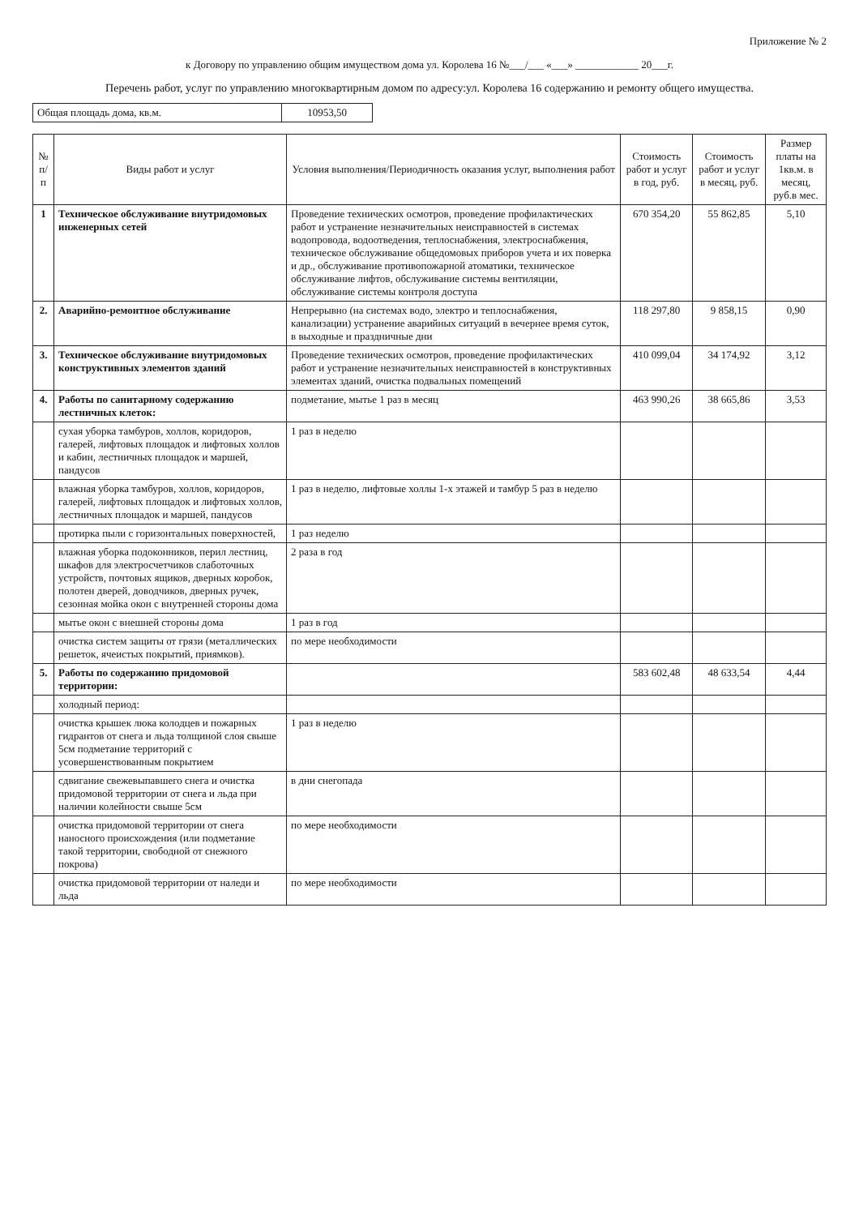Приложение № 2
к Договору по управлению общим имуществом дома ул. Королева 16 №___/___ «___» ____________ 20___г.
Перечень работ, услуг по управлению многоквартирным домом по адресу:ул. Королева 16 содержанию и ремонту общего имущества.
| Общая площадь дома, кв.м. | 10953,50 |
| № п/п | Виды работ и услуг | Условия выполнения/Периодичность оказания услуг, выполнения работ | Стоимость работ и услуг в год, руб. | Стоимость работ и услуг в месяц, руб. | Размер платы на 1кв.м. в месяц, руб.в мес. |
| --- | --- | --- | --- | --- | --- |
| 1 | Техническое обслуживание внутридомовых инженерных сетей | Проведение технических осмотров, проведение профилактических работ и устранение незначительных неисправностей в системах водопровода, водоотведения, теплоснабжения, электроснабжения, техническое обслуживание общедомовых приборов учета и их поверка и др., обслуживание противопожарной атоматики, техническое обслуживание лифтов, обслуживание системы вентиляции, обслуживание системы контроля доступа | 670 354,20 | 55 862,85 | 5,10 |
| 2. | Аварийно-ремонтное обслуживание | Непрерывно (на системах водо, электро и теплоснабжения, канализации) устранение аварийных ситуаций в вечернее время суток, в выходные и праздничные дни | 118 297,80 | 9 858,15 | 0,90 |
| 3. | Техническое обслуживание внутридомовых конструктивных элементов зданий | Проведение технических осмотров, проведение профилактических работ и устранение незначительных неисправностей в конструктивных элементах зданий, очистка подвальных помещений | 410 099,04 | 34 174,92 | 3,12 |
| 4. | Работы по санитарному содержанию лестничных клеток: | подметание, мытье 1 раз в месяц | 463 990,26 | 38 665,86 | 3,53 |
| | сухая уборка тамбуров, холлов, коридоров, галерей, лифтовых площадок и лифтовых холлов и кабин, лестничных площадок и маршей, пандусов | 1 раз в неделю | | | |
| | влажная уборка тамбуров, холлов, коридоров, галерей, лифтовых площадок и лифтовых холлов, лестничных площадок и маршей, пандусов | 1 раз в неделю, лифтовые холлы 1-х этажей и тамбур 5 раз в неделю | | | |
| | протирка пыли с горизонтальных поверхностей, | 1 раз неделю | | | |
| | влажная уборка подоконников, перил лестниц, шкафов для электросчетчиков слаботочных устройств, почтовых ящиков, дверных коробок, полотен дверей, доводчиков, дверных ручек, сезонная мойка окон с внутренней стороны дома | 2 раза в год | | | |
| | мытье окон с внешней стороны дома | 1 раз в год | | | |
| | очистка систем защиты от грязи (металлических решеток, ячеистых покрытий, приямков). | по мере необходимости | | | |
| 5. | Работы по содержанию придомовой территории: | | 583 602,48 | 48 633,54 | 4,44 |
| | холодный период: | | | | |
| | очистка крышек люка колодцев и пожарных гидрантов от снега и льда толщиной слоя свыше 5см подметание территорий с усовершенствованным покрытием | 1 раз в неделю | | | |
| | сдвигание свежевыпавшего снега и очистка придомовой территории от снега и льда при наличии колейности свыше 5см | в дни снегопада | | | |
| | очистка придомовой территории от снега наносного происхождения (или подметание такой территории, свободной от снежного покрова) | по мере необходимости | | | |
| | очистка придомовой территории от наледи и льда | по мере необходимости | | | |